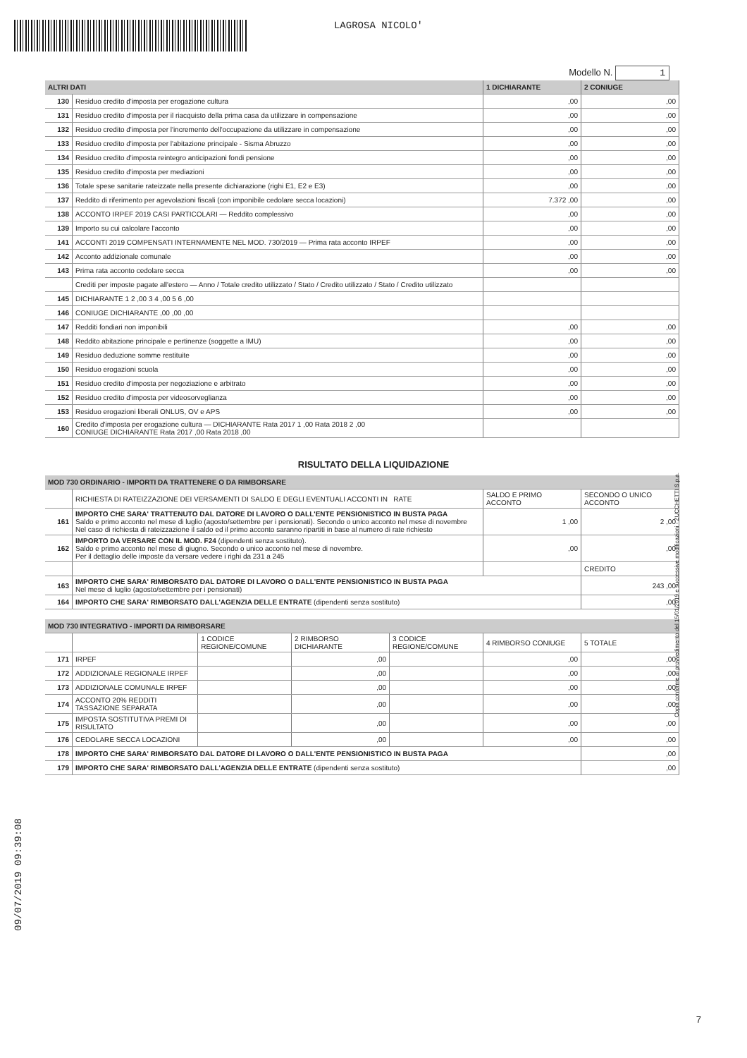LAGROSA NICOLO'
Modello N. 1
| ALTRI DATI | | 1 DICHIARANTE | 2 CONIUGE |
| --- | --- | --- | --- |
| 130 | Residuo credito d'imposta per erogazione cultura | ,00 | ,00 |
| 131 | Residuo credito d'imposta per il riacquisto della prima casa da utilizzare in compensazione | ,00 | ,00 |
| 132 | Residuo credito d'imposta per l'incremento dell'occupazione da utilizzare in compensazione | ,00 | ,00 |
| 133 | Residuo credito d'imposta per l'abitazione principale - Sisma Abruzzo | ,00 | ,00 |
| 134 | Residuo credito d'imposta reintegro anticipazioni fondi pensione | ,00 | ,00 |
| 135 | Residuo credito d'imposta per mediazioni | ,00 | ,00 |
| 136 | Totale spese sanitarie rateizzate nella presente dichiarazione (righi E1, E2 e E3) | ,00 | ,00 |
| 137 | Reddito di riferimento per agevolazioni fiscali (con imponibile cedolare secca locazioni) | 7.372 ,00 | ,00 |
| 138 | ACCONTO IRPEF 2019 CASI PARTICOLARI — Reddito complessivo | ,00 | ,00 |
| 139 | Importo su cui calcolare l'acconto | ,00 | ,00 |
| 141 | ACCONTI 2019 COMPENSATI INTERNAMENTE NEL MOD. 730/2019 — Prima rata acconto IRPEF | ,00 | ,00 |
| 142 | Acconto addizionale comunale | ,00 | ,00 |
| 143 | Prima rata acconto cedolare secca | ,00 | ,00 |
| | Crediti per imposte pagate all'estero — Anno / Totale credito utilizzato / Stato / Credito utilizzato / Stato / Credito utilizzato | | |
| 145 | DICHIARANTE 1 2 ,00 3 4 ,00 5 6 ,00 | | |
| 146 | CONIUGE DICHIARANTE ,00 ,00 ,00 | | |
| 147 | Redditi fondiari non imponibili | ,00 | ,00 |
| 148 | Reddito abitazione principale e pertinenze (soggette a IMU) | ,00 | ,00 |
| 149 | Residuo deduzione somme restituite | ,00 | ,00 |
| 150 | Residuo erogazioni scuola | ,00 | ,00 |
| 151 | Residuo credito d'imposta per negoziazione e arbitrato | ,00 | ,00 |
| 152 | Residuo credito d'imposta per videosorveglianza | ,00 | ,00 |
| 153 | Residuo erogazioni liberali ONLUS, OV e APS | ,00 | ,00 |
| 160 | Credito d'imposta per erogazione cultura — DICHIARANTE Rata 2017 1 ,00 Rata 2018 2 ,00 CONIUGE DICHIARANTE Rata 2017 ,00 Rata 2018 ,00 | | |
RISULTATO DELLA LIQUIDAZIONE
| MOD 730 ORDINARIO - IMPORTI DA TRATTENERE O DA RIMBORSARE | | | |
| --- | --- | --- | --- |
| | RICHIESTA DI RATEIZZAZIONE DEI VERSAMENTI DI SALDO E DEGLI EVENTUALI ACCONTI IN RATE | SALDO E PRIMO ACCONTO | SECONDO O UNICO ACCONTO |
| 161 | IMPORTO CHE SARA' TRATTENUTO DAL DATORE DI LAVORO O DALL'ENTE PENSIONISTICO IN BUSTA PAGA Saldo e primo acconto nel mese di luglio (agosto/settembre per i pensionati). Secondo o unico acconto nel mese di novembre Nel caso di richiesta di rateizzazione il saldo ed il primo acconto saranno ripartiti in base al numero di rate richiesto | 1 ,00 | 2 ,00 |
| 162 | IMPORTO DA VERSARE CON IL MOD. F24 (dipendenti senza sostituto). Saldo e primo acconto nel mese di giugno. Secondo o unico acconto nel mese di novembre. Per il dettaglio delle imposte da versare vedere i righi da 231 a 245 | ,00 | ,00 |
| | | | CREDITO |
| 163 | IMPORTO CHE SARA' RIMBORSATO DAL DATORE DI LAVORO O DALL'ENTE PENSIONISTICO IN BUSTA PAGA Nel mese di luglio (agosto/settembre per i pensionati) | | 243 ,00 |
| 164 | IMPORTO CHE SARA' RIMBORSATO DALL'AGENZIA DELLE ENTRATE (dipendenti senza sostituto) | | ,00 |
| MOD 730 INTEGRATIVO - IMPORTI DA RIMBORSARE | | | | | | |
| --- | --- | --- | --- | --- | --- | --- |
| | | 1 CODICE REGIONE/COMUNE | 2 RIMBORSO DICHIARANTE | 3 CODICE REGIONE/COMUNE | 4 RIMBORSO CONIUGE | 5 TOTALE |
| 171 | IRPEF | | ,00 | | ,00 | ,00 |
| 172 | ADDIZIONALE REGIONALE IRPEF | | ,00 | | ,00 | ,00 |
| 173 | ADDIZIONALE COMUNALE IRPEF | | ,00 | | ,00 | ,00 |
| 174 | ACCONTO 20% REDDITI TASSAZIONE SEPARATA | | ,00 | | ,00 | ,00 |
| 175 | IMPOSTA SOSTITUTIVA PREMI DI RISULTATO | | ,00 | | ,00 | ,00 |
| 176 | CEDOLARE SECCA LOCAZIONI | | ,00 | | ,00 | ,00 |
| 178 | IMPORTO CHE SARA' RIMBORSATO DAL DATORE DI LAVORO O DALL'ENTE PENSIONISTICO IN BUSTA PAGA | | | | | ,00 |
| 179 | IMPORTO CHE SARA' RIMBORSATO DALL'AGENZIA DELLE ENTRATE (dipendenti senza sostituto) | | | | | ,00 |
09/07/2019 09:39:08
Copia conforme al provvedimento del 15/01/2019 e successive modificazioni - ZUCCHETTI S.p.a.
7